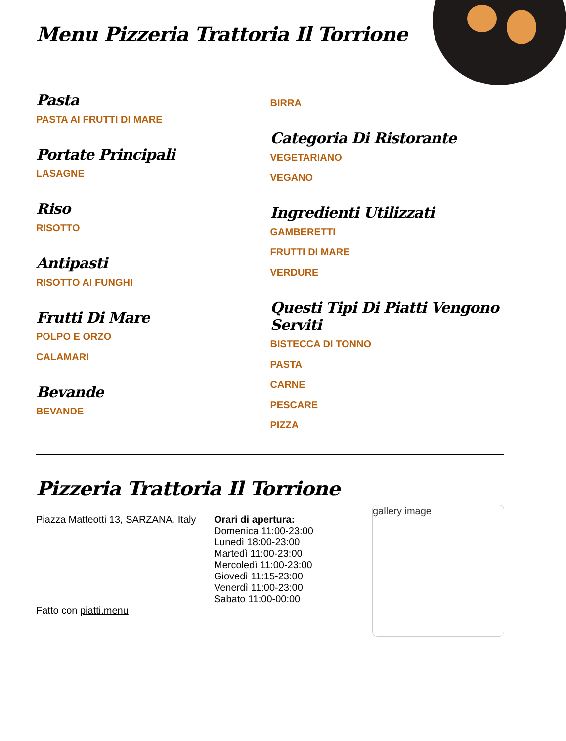Menu Pizzeria Trattoria Il Torrione
Pasta
PASTA AI FRUTTI DI MARE
Portate Principali
LASAGNE
Riso
RISOTTO
Antipasti
RISOTTO AI FUNGHI
Frutti Di Mare
POLPO E ORZO
CALAMARI
Bevande
BEVANDE
BIRRA
Categoria Di Ristorante
VEGETARIANO
VEGANO
Ingredienti Utilizzati
GAMBERETTI
FRUTTI DI MARE
VERDURE
Questi Tipi Di Piatti Vengono Serviti
BISTECCA DI TONNO
PASTA
CARNE
PESCARE
PIZZA
Pizzeria Trattoria Il Torrione
Piazza Matteotti 13, SARZANA, Italy
Fatto con piatti.menu
Orari di apertura:
Domenica 11:00-23:00
Lunedì 18:00-23:00
Martedì 11:00-23:00
Mercoledì 11:00-23:00
Giovedì 11:15-23:00
Venerdì 11:00-23:00
Sabato 11:00-00:00
gallery image